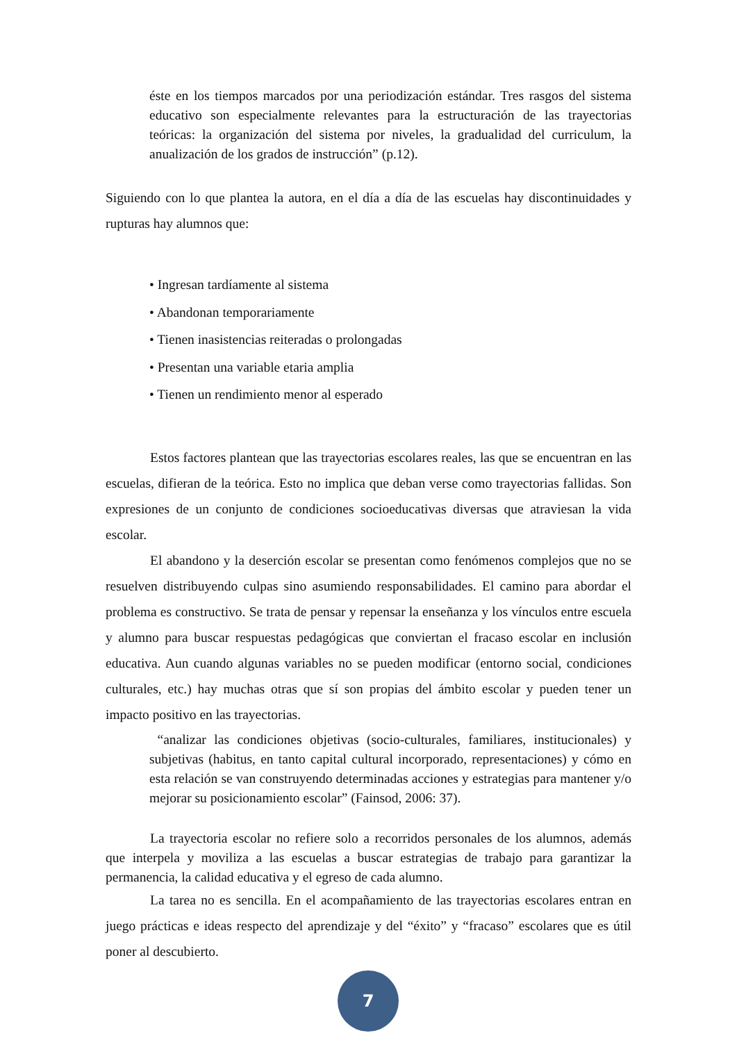éste en los tiempos marcados por una periodización estándar. Tres rasgos del sistema educativo son especialmente relevantes para la estructuración de las trayectorias teóricas: la organización del sistema por niveles, la gradualidad del curriculum, la anualización de los grados de instrucción” (p.12).
Siguiendo con lo que plantea la autora, en el día a día de las escuelas hay discontinuidades y rupturas hay alumnos que:
• Ingresan tardíamente al sistema
• Abandonan temporariamente
• Tienen inasistencias reiteradas o prolongadas
• Presentan una variable etaria amplia
• Tienen un rendimiento menor al esperado
Estos factores plantean que las trayectorias escolares reales, las que se encuentran en las escuelas, difieran de la teórica. Esto no implica que deban verse como trayectorias fallidas. Son expresiones de un conjunto de condiciones socioeducativas diversas que atraviesan la vida escolar.
El abandono y la deserción escolar se presentan como fenómenos complejos que no se resuelven distribuyendo culpas sino asumiendo responsabilidades. El camino para abordar el problema es constructivo. Se trata de pensar y repensar la enseñanza y los vínculos entre escuela y alumno para buscar respuestas pedagógicas que conviertan el fracaso escolar en inclusión educativa. Aun cuando algunas variables no se pueden modificar (entorno social, condiciones culturales, etc.) hay muchas otras que sí son propias del ámbito escolar y pueden tener un impacto positivo en las trayectorias.
“analizar las condiciones objetivas (socio-culturales, familiares, institucionales) y subjetivas (habitus, en tanto capital cultural incorporado, representaciones) y cómo en esta relación se van construyendo determinadas acciones y estrategias para mantener y/o mejorar su posicionamiento escolar” (Fainsod, 2006: 37).
La trayectoria escolar no refiere solo a recorridos personales de los alumnos, además que interpela y moviliza a las escuelas a buscar estrategias de trabajo para garantizar la permanencia, la calidad educativa y el egreso de cada alumno.
La tarea no es sencilla. En el acompañamiento de las trayectorias escolares entran en juego prácticas e ideas respecto del aprendizaje y del “éxito” y “fracaso” escolares que es útil poner al descubierto.
7